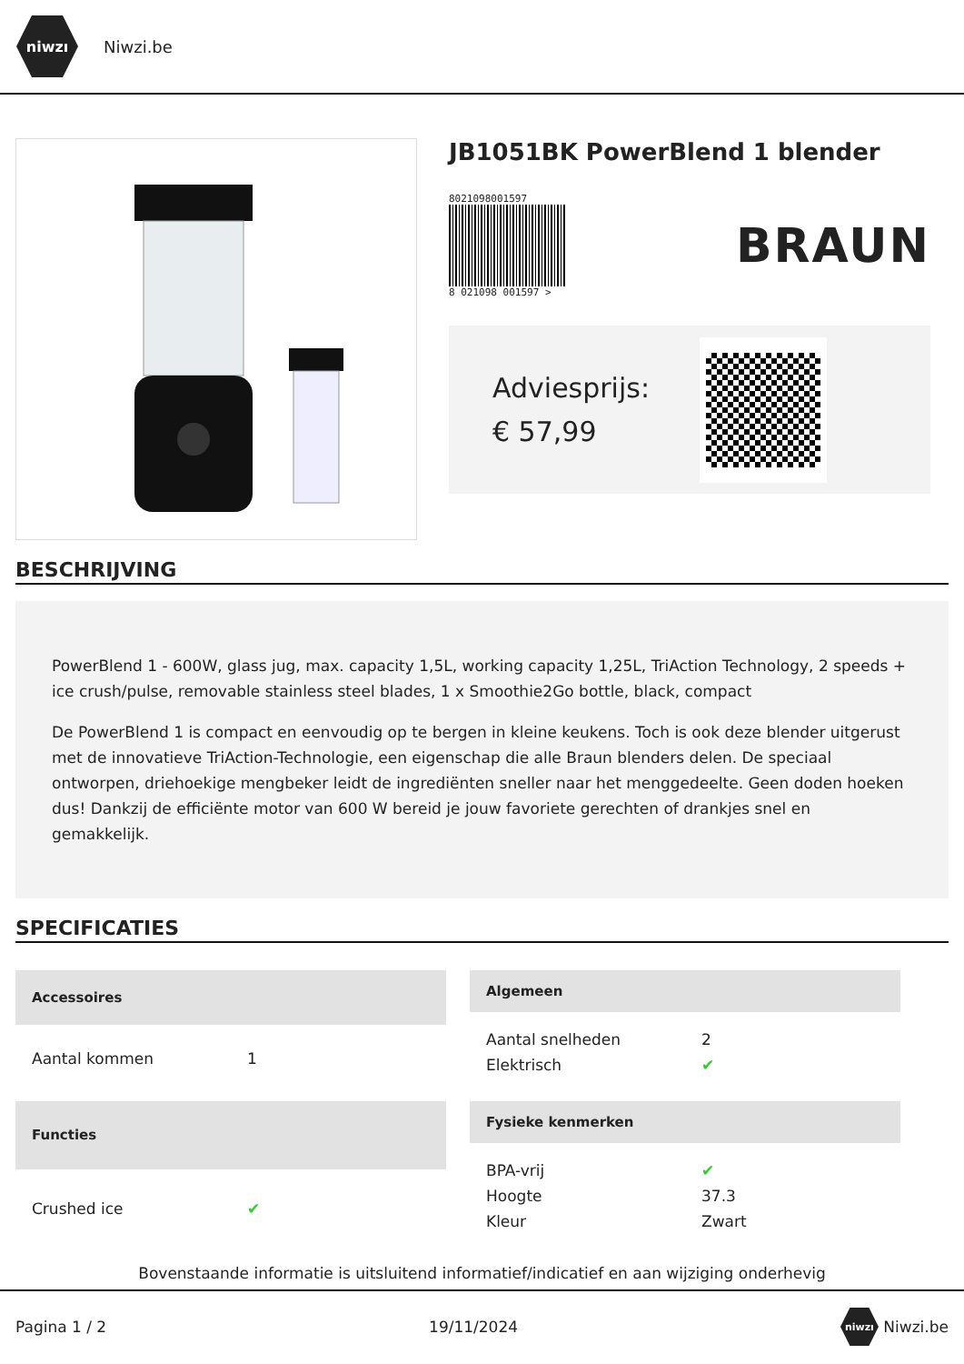niwzı
Niwzi.be
JB1051BK PowerBlend 1 blender
8021098001597
8 021098 001597 >
BRAUN
Adviesprijs:
€ 57,99
BESCHRIJVING
PowerBlend 1 - 600W, glass jug, max. capacity 1,5L, working capacity 1,25L, TriAction Technology, 2 speeds + ice crush/pulse, removable stainless steel blades, 1 x Smoothie2Go bottle, black, compact
De PowerBlend 1 is compact en eenvoudig op te bergen in kleine keukens. Toch is ook deze blender uitgerust met de innovatieve TriAction-Technologie, een eigenschap die alle Braun blenders delen. De speciaal ontworpen, driehoekige mengbeker leidt de ingrediënten sneller naar het menggedeelte. Geen doden hoeken dus! Dankzij de efficiënte motor van 600 W bereid je jouw favoriete gerechten of drankjes snel en gemakkelijk.
SPECIFICATIES
| Accessoires | |
| --- | --- |
| Aantal kommen | 1 |
| Algemeen | |
| --- | --- |
| Aantal snelheden | 2 |
| Elektrisch | ✔ |
| Functies | |
| --- | --- |
| Crushed ice | ✔ |
| Fysieke kenmerken | |
| --- | --- |
| BPA-vrij | ✔ |
| Hoogte | 37.3 |
| Kleur | Zwart |
Bovenstaande informatie is uitsluitend informatief/indicatief en aan wijziging onderhevig
Pagina 1 / 2 19/11/2024 niwzı Niwzi.be